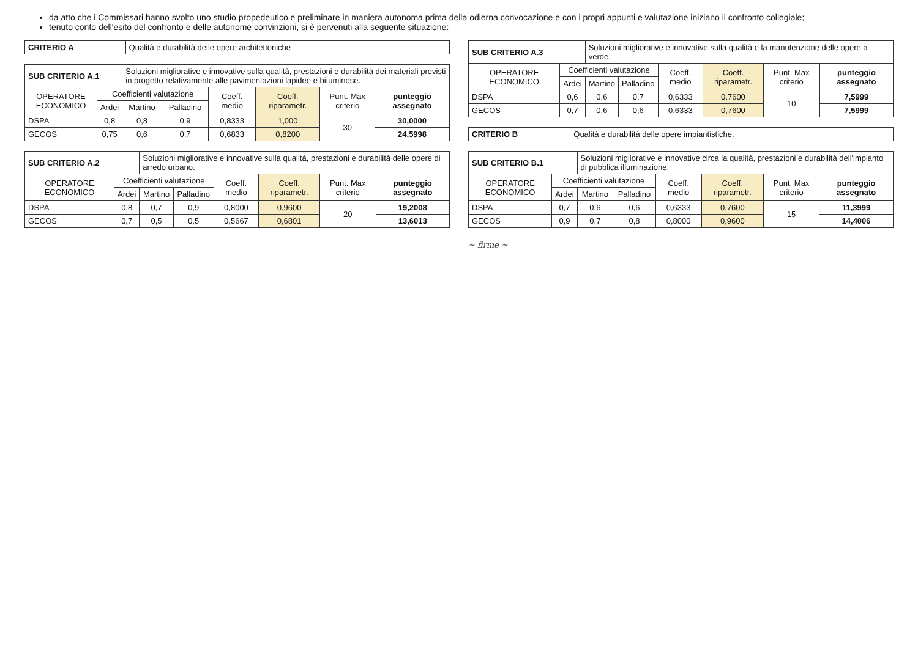da atto che i Commissari hanno svolto uno studio propedeutico e preliminare in maniera autonoma prima della odierna convocazione e con i propri appunti e valutazione iniziano il confronto collegiale;
tenuto conto dell'esito del confronto e delle autonome convinzioni, si è pervenuti alla seguente situazione:
| CRITERIO A | Qualità e durabilità delle opere architettoniche |
| SUB CRITERIO A.1 | | Soluzioni migliorative e innovative sulla qualità, prestazioni e durabilità dei materiali previsti in progetto relativamente alle pavimentazioni lapidee e bituminose. | | | | | |
| OPERATORE ECONOMICO | Coefficienti valutazione | | | Coeff. medio | Coeff. riparametr. | Punt. Max criterio | punteggio assegnato |
| | Ardei | Martino | Palladino | | | | |
| DSPA | 0,8 | 0,8 | 0,9 | 0,8333 | 1,000 | 30 | 30,0000 |
| GECOS | 0,75 | 0,6 | 0,7 | 0,6833 | 0,8200 | | 24,5998 |
| SUB CRITERIO A.2 | | Soluzioni migliorative e innovative sulla qualità, prestazioni e durabilità delle opere di arredo urbano. | | | | | |
| OPERATORE ECONOMICO | Coefficienti valutazione | | | Coeff. medio | Coeff. riparametr. | Punt. Max criterio | punteggio assegnato |
| | Ardei | Martino | Palladino | | | | |
| DSPA | 0,8 | 0,7 | 0,9 | 0,8000 | 0,9600 | 20 | 19,2008 |
| GECOS | 0,7 | 0,5 | 0,5 | 0,5667 | 0,6801 | | 13,6013 |
| SUB CRITERIO A.3 | | Soluzioni migliorative e innovative sulla qualità e la manutenzione delle opere a verde. | | | | | |
| OPERATORE ECONOMICO | Coefficienti valutazione | | | Coeff. medio | Coeff. riparametr. | Punt. Max criterio | punteggio assegnato |
| | Ardei | Martino | Palladino | | | | |
| DSPA | 0,6 | 0,6 | 0,7 | 0,6333 | 0,7600 | 10 | 7,5999 |
| GECOS | 0,7 | 0,6 | 0,6 | 0,6333 | 0,7600 | | 7,5999 |
| CRITERIO B | Qualità e durabilità delle opere impiantistiche. |
| SUB CRITERIO B.1 | | Soluzioni migliorative e innovative circa la qualità, prestazioni e durabilità dell'impianto di pubblica illuminazione. | | | | | |
| OPERATORE ECONOMICO | Coefficienti valutazione | | | Coeff. medio | Coeff. riparametr. | Punt. Max criterio | punteggio assegnato |
| | Ardei | Martino | Palladino | | | | |
| DSPA | 0,7 | 0,6 | 0,6 | 0,6333 | 0,7600 | 15 | 11,3999 |
| GECOS | 0,9 | 0,7 | 0,8 | 0,8000 | 0,9600 | | 14,4006 |
~ firme ~